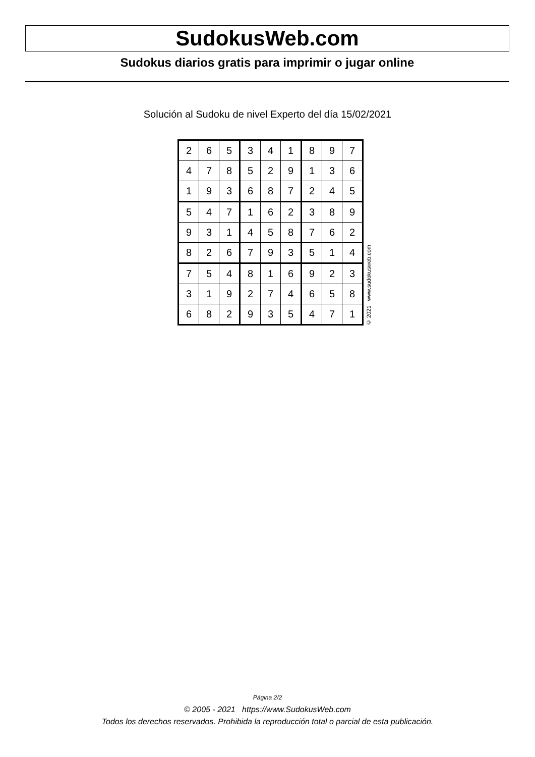SudokusWeb.com
Sudokus diarios gratis para imprimir o jugar online
Solución al Sudoku de nivel Experto del día 15/02/2021
| 2 | 6 | 5 | 3 | 4 | 1 | 8 | 9 | 7 |
| 4 | 7 | 8 | 5 | 2 | 9 | 1 | 3 | 6 |
| 1 | 9 | 3 | 6 | 8 | 7 | 2 | 4 | 5 |
| 5 | 4 | 7 | 1 | 6 | 2 | 3 | 8 | 9 |
| 9 | 3 | 1 | 4 | 5 | 8 | 7 | 6 | 2 |
| 8 | 2 | 6 | 7 | 9 | 3 | 5 | 1 | 4 |
| 7 | 5 | 4 | 8 | 1 | 6 | 9 | 2 | 3 |
| 3 | 1 | 9 | 2 | 7 | 4 | 6 | 5 | 8 |
| 6 | 8 | 2 | 9 | 3 | 5 | 4 | 7 | 1 |
© 2021 www.sudokusweb.com
Página 2/2
© 2005 - 2021 https://www.SudokusWeb.com
Todos los derechos reservados. Prohibida la reproducción total o parcial de esta publicación.